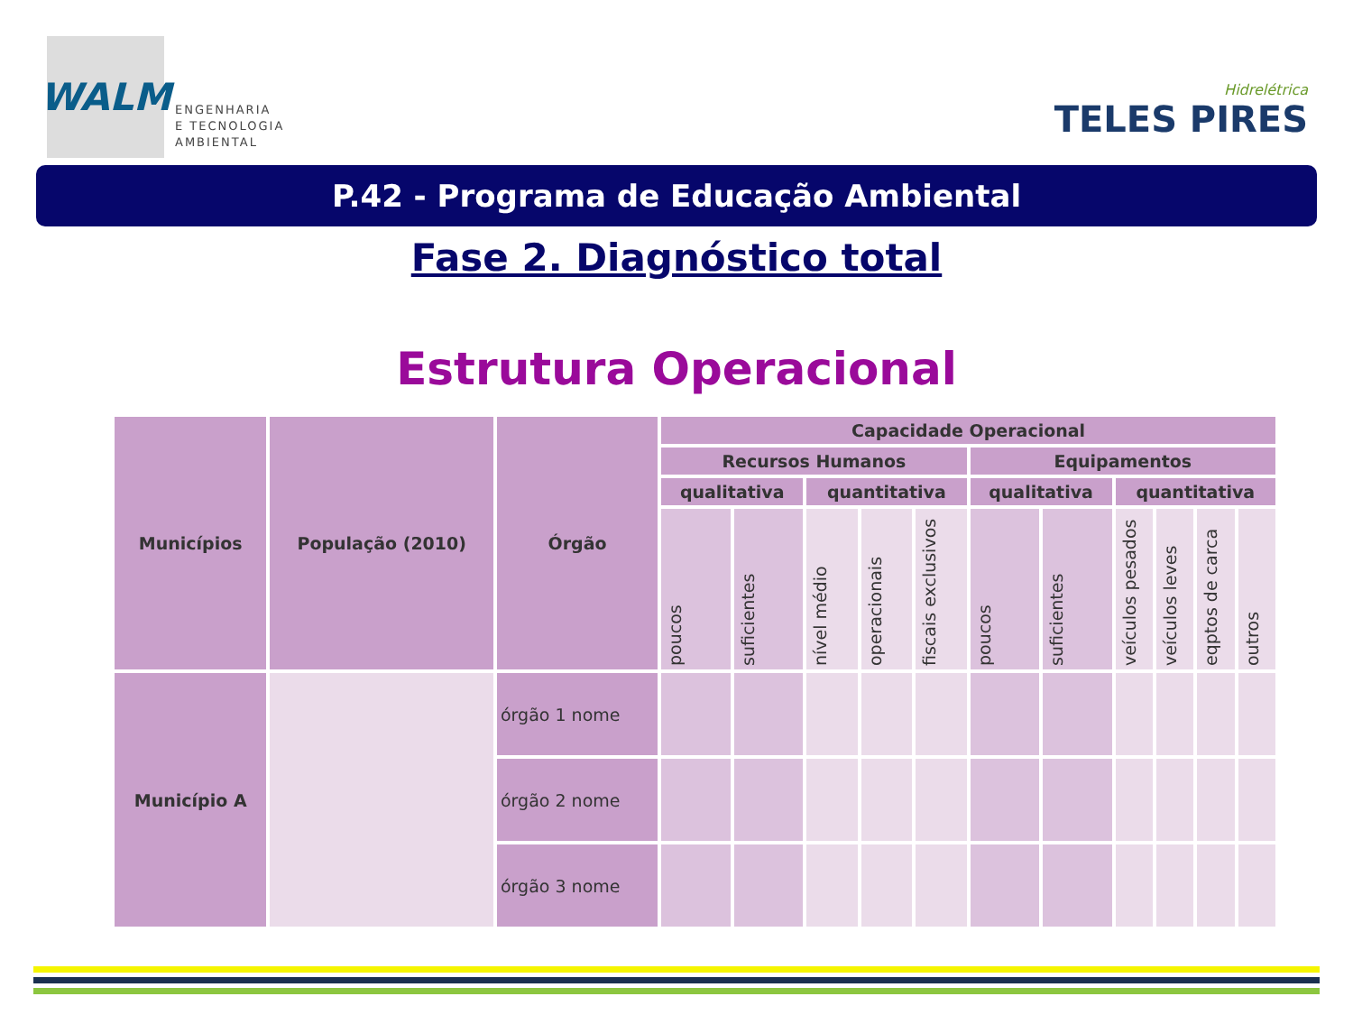WALM
ENGENHARIA
E TECNOLOGIA
AMBIENTAL
Hidrelétrica
TELES PIRES
P.42 - Programa de Educação Ambiental
Fase 2. Diagnóstico total
Estrutura Operacional
| Municípios | População (2010) | Órgão | Capacidade Operacional | | | | | | | | | | |
| --- | --- | --- | --- | --- | --- | --- | --- | --- | --- | --- | --- | --- | --- |
| | | | Recursos Humanos | | | | | Equipamentos | | | | | |
| | | | qualitativa | | quantitativa | | | qualitativa | | quantitativa | | | |
| | | | poucos | suficientes | nível médio | operacionais | fiscais exclusivos | poucos | suficientes | veículos pesados | veículos leves | eqptos de carca | outros |
| Município A | | órgão 1 nome | | | | | | | | | | | |
| | | órgão 2 nome | | | | | | | | | | | |
| | | órgão 3 nome | | | | | | | | | | | |